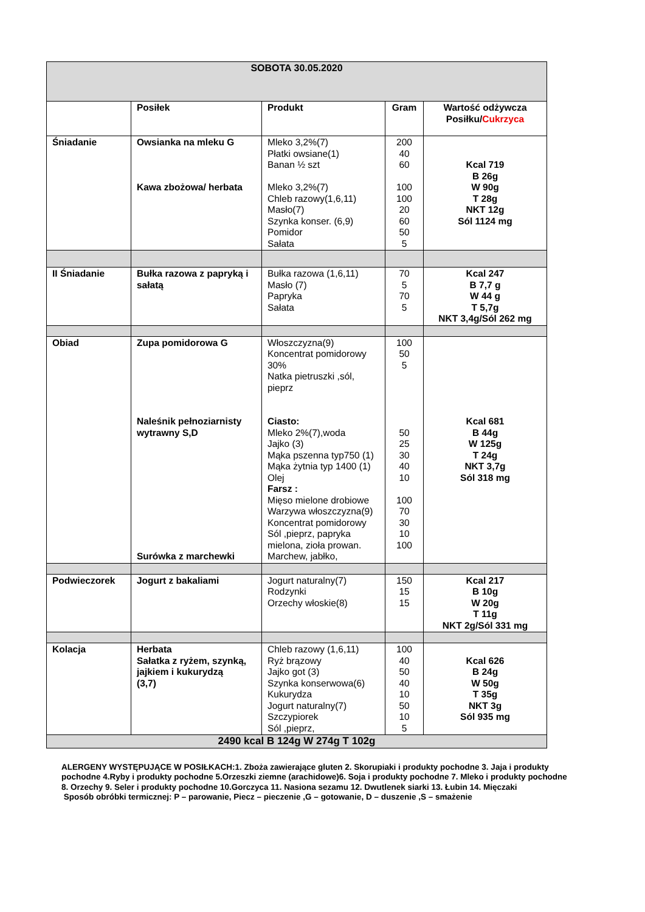| SOBOTA 30.05.2020 | | | | |
| | Posiłek | Produkt | Gram | Wartość odżywcza Posiłku/ Cukrzyca |
| Śniadanie | Owsianka na mleku G Kawa zbożowa/ herbata | Mleko 3,2%(7) Płatki owsiane(1) Banan ½ szt Mleko 3,2%(7) Chleb razowy(1,6,11) Masło(7) Szynka konser. (6,9) Pomidor Sałata | 200 40 60 100 100 20 60 50 5 | Kcal 719 B 26g W 90g T 28g NKT 12g Sól 1124 mg |
| II Śniadanie | Bułka razowa z papryką i sałatą | Bułka razowa (1,6,11) Masło (7) Papryka Sałata | 70 5 70 5 | Kcal 247 B 7,7 g W 44 g T 5,7g NKT 3,4g/Sól 262 mg |
| Obiad | Zupa pomidorowa G Naleśnik pełnoziarnisty wytrawny S,D Surówka z marchewki | Włoszczyzna(9) Koncentrat pomidorowy 30% Natka pietruszki ,sól, pieprz Ciasto: Mleko 2%(7),woda Jajko (3) Mąka pszenna typ750 (1) Mąka żytnia typ 1400 (1) Olej Farsz : Mięso mielone drobiowe Warzywa włoszczyzna(9) Koncentrat pomidorowy Sól ,pieprz, papryka mielona, zioła prowan. Marchew, jabłko, | 100 50 5 50 25 30 40 10 100 70 30 10 100 | Kcal 681 B 44g W 125g T 24g NKT 3,7g Sól 318 mg |
| Podwieczorek | Jogurt z bakaliami | Jogurt naturalny(7) Rodzynki Orzechy włoskie(8) | 150 15 15 | Kcal 217 B 10g W 20g T 11g NKT 2g/Sól 331 mg |
| Kolacja | Herbata Sałatka z ryżem, szynką, jajkiem i kukurydzą (3,7) | Chleb razowy (1,6,11) Ryż brązowy Jajko got (3) Szynka konserwowa(6) Kukurydza Jogurt naturalny(7) Szczypiorek Sól ,pieprz, | 100 40 50 40 10 50 10 5 | Kcal 626 B 24g W 50g T 35g NKT 3g Sól 935 mg |
| 2490 kcal B 124g W 274g T 102g | | | | |
ALERGENY WYSTĘPUJĄCE W POSIŁKACH:1. Zboża zawierające gluten 2. Skorupiaki i produkty pochodne 3. Jaja i produkty pochodne 4.Ryby i produkty pochodne 5.Orzeszki ziemne (arachidowe)6. Soja i produkty pochodne 7. Mleko i produkty pochodne 8. Orzechy 9. Seler i produkty pochodne 10.Gorczyca 11. Nasiona sezamu 12. Dwutlenek siarki 13. Łubin 14. Mięczaki
Sposób obróbki termicznej: P – parowanie, Piecz – pieczenie ,G – gotowanie, D – duszenie ,S – smażenie